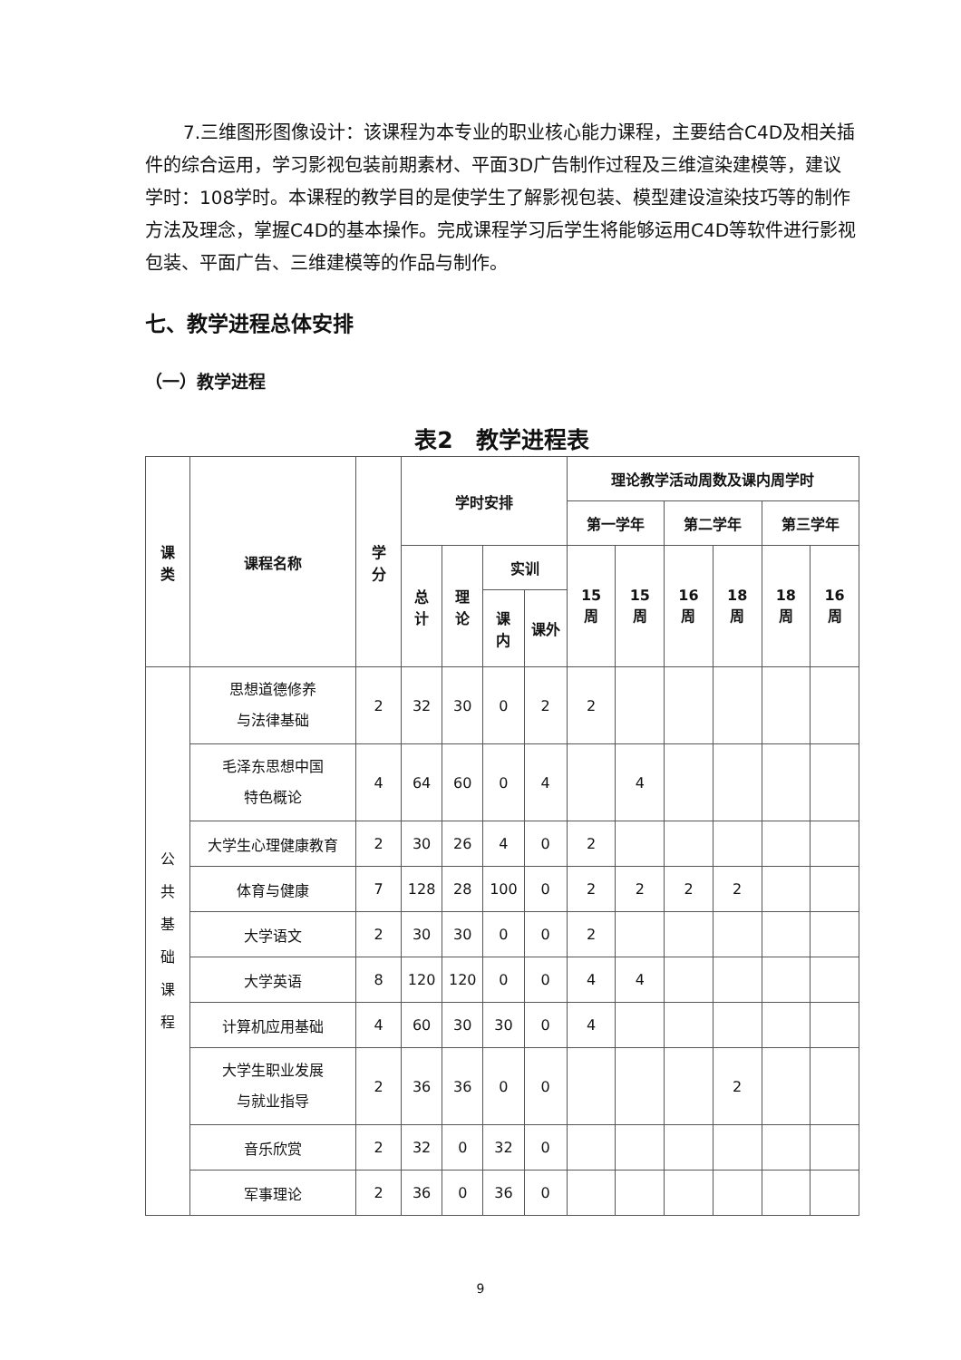7.三维图形图像设计：该课程为本专业的职业核心能力课程，主要结合C4D及相关插件的综合运用，学习影视包装前期素材、平面3D广告制作过程及三维渲染建模等，建议学时：108学时。本课程的教学目的是使学生了解影视包装、模型建设渲染技巧等的制作方法及理念，掌握C4D的基本操作。完成课程学习后学生将能够运用C4D等软件进行影视包装、平面广告、三维建模等的作品与制作。
七、教学进程总体安排
（一）教学进程
表2　教学进程表
| 课 类 | 课程名称 | 学 分 | 学时安排 | | | | 理论教学活动周数及课内周学时 | | | | | |
| --- | --- | --- | --- | --- | --- | --- | --- | --- | --- | --- | --- | --- |
| | | | | | | | 第一学年 | | 第二学年 | | 第三学年 | |
| | | | 总 计 | 理 论 | 实训 | | 15 周 | 15 周 | 16 周 | 18 周 | 18 周 | 16 周 |
| | | | | | 课 内 | 课外 | | | | | | |
| 公 共 基 础 课 程 | 思想道德修养 与法律基础 | 2 | 32 | 30 | 0 | 2 | 2 | | | | | |
| | 毛泽东思想中国 特色概论 | 4 | 64 | 60 | 0 | 4 | | 4 | | | | |
| | 大学生心理健康教育 | 2 | 30 | 26 | 4 | 0 | 2 | | | | | |
| | 体育与健康 | 7 | 128 | 28 | 100 | 0 | 2 | 2 | 2 | 2 | | |
| | 大学语文 | 2 | 30 | 30 | 0 | 0 | 2 | | | | | |
| | 大学英语 | 8 | 120 | 120 | 0 | 0 | 4 | 4 | | | | |
| | 计算机应用基础 | 4 | 60 | 30 | 30 | 0 | 4 | | | | | |
| | 大学生职业发展 与就业指导 | 2 | 36 | 36 | 0 | 0 | | | | 2 | | |
| | 音乐欣赏 | 2 | 32 | 0 | 32 | 0 | | | | | | |
| | 军事理论 | 2 | 36 | 0 | 36 | 0 | | | | | | |
9